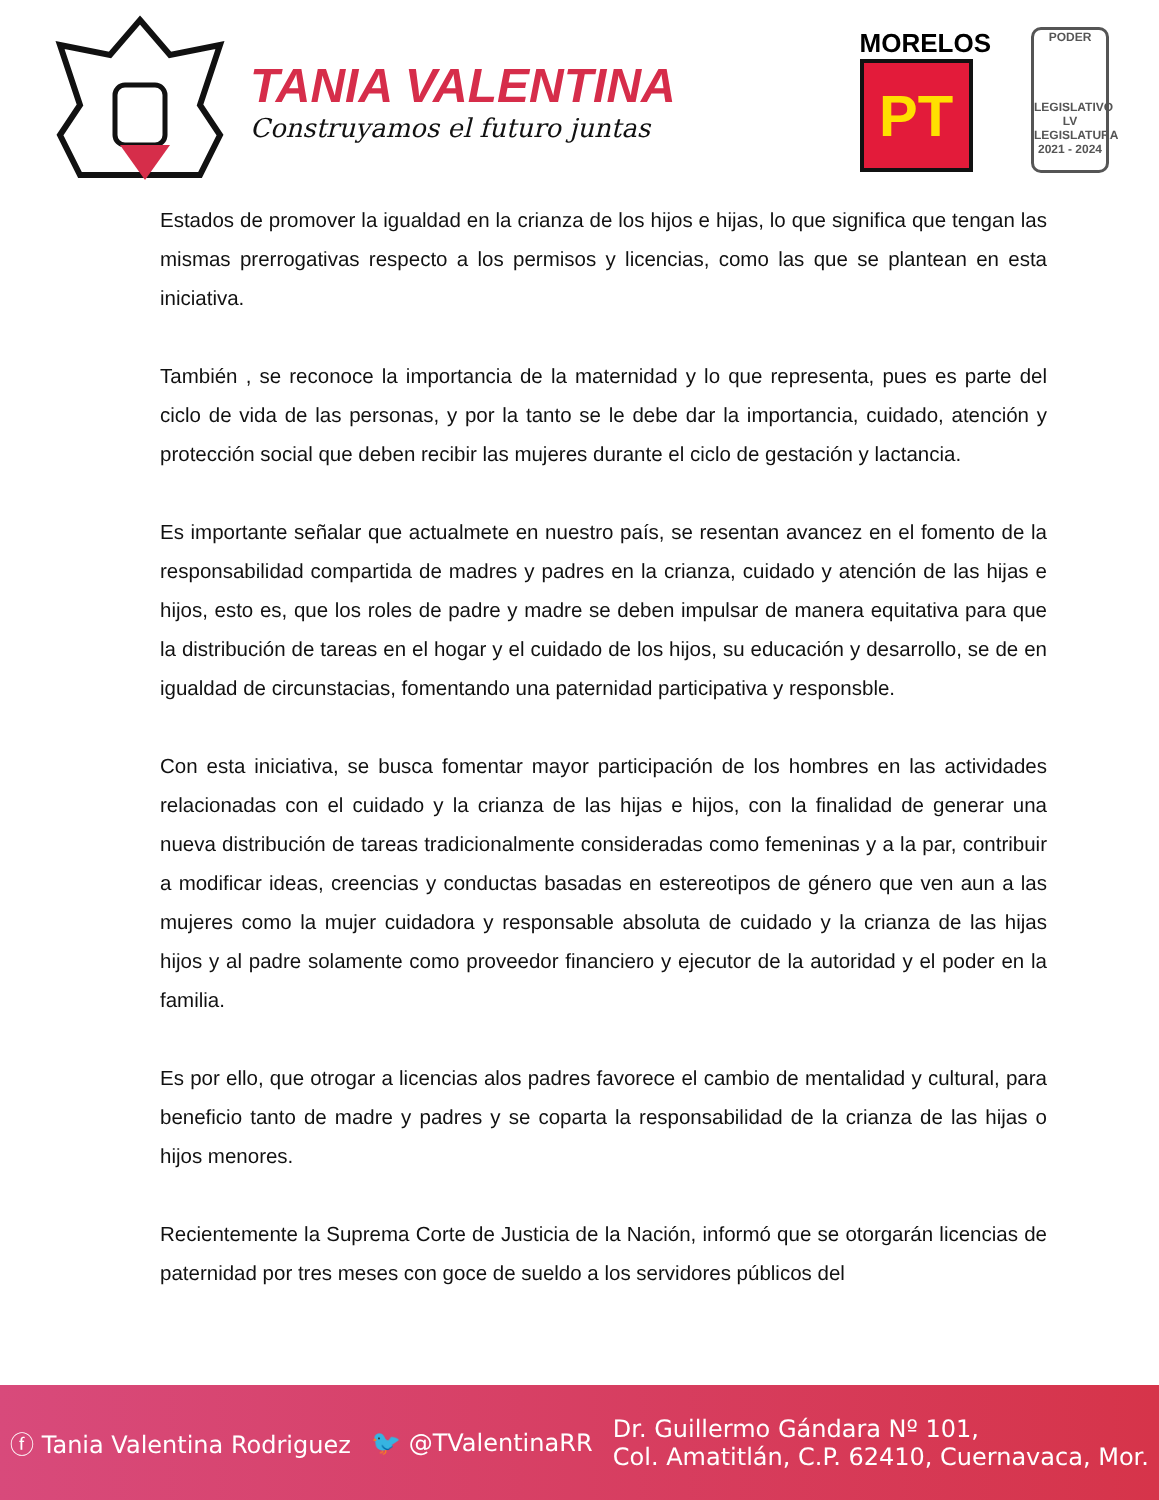TANIA VALENTINA
Construyamos el futuro juntas
MORELOS
PT
PODER
LEGISLATIVO
LV LEGISLATURA
2021 - 2024
Estados de promover la igualdad en la crianza de los hijos e hijas, lo que significa que tengan las mismas prerrogativas respecto a los permisos y licencias, como las que se plantean en esta iniciativa.
También , se reconoce la importancia de la maternidad y lo que representa, pues es parte del ciclo de vida de las personas, y por la tanto se le debe dar la importancia, cuidado, atención y protección social que deben recibir las mujeres durante el ciclo de gestación y lactancia.
Es importante señalar que actualmete en nuestro país, se resentan avancez en el fomento de la responsabilidad compartida de madres y padres en la crianza, cuidado y atención de las hijas e hijos, esto es, que los roles de padre y madre se deben impulsar de manera equitativa para que la distribución de tareas en el hogar y el cuidado de los hijos, su educación y desarrollo, se de en igualdad de circunstacias, fomentando una paternidad participativa y responsble.
Con esta iniciativa, se busca fomentar mayor participación de los hombres en las actividades relacionadas con el cuidado y la crianza de las hijas e hijos, con la finalidad de generar una nueva distribución de tareas tradicionalmente consideradas como femeninas y a la par, contribuir a modificar ideas, creencias y conductas basadas en estereotipos de género que ven aun a las mujeres como la mujer cuidadora y responsable absoluta de cuidado y la crianza de las hijas hijos y al padre solamente como proveedor financiero y ejecutor de la autoridad y el poder en la familia.
Es por ello, que otrogar a licencias alos padres favorece el cambio de mentalidad y cultural, para beneficio tanto de madre y padres y se coparta la responsabilidad de la crianza de las hijas o hijos menores.
Recientemente la Suprema Corte de Justicia de la Nación, informó que se otorgarán licencias de paternidad por tres meses con goce de sueldo a los servidores públicos del
ⓕ Tania Valentina Rodriguez 🐦 @TValentinaRR Dr. Guillermo Gándara Nº 101,
Col. Amatitlán, C.P. 62410, Cuernavaca, Mor.